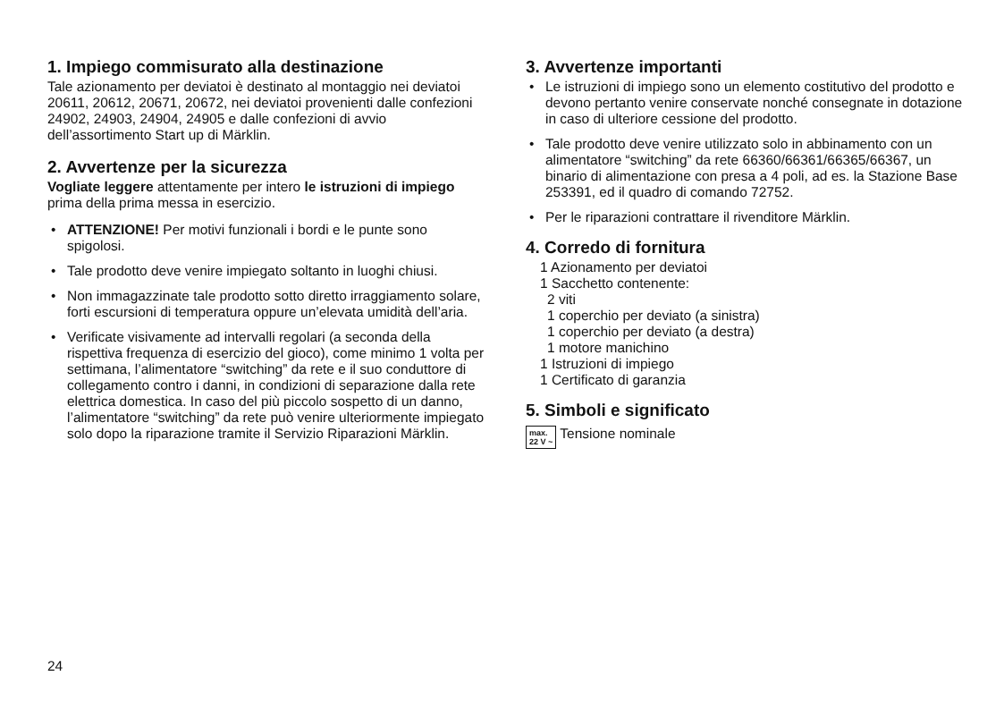1. Impiego commisurato alla destinazione
Tale azionamento per deviatoi è destinato al montaggio nei deviatoi 20611, 20612, 20671, 20672, nei deviatoi provenienti dalle confezioni 24902, 24903, 24904, 24905 e dalle confezioni di avvio dell’assortimento Start up di Märklin.
2. Avvertenze per la sicurezza
Vogliate leggere attentamente per intero le istruzioni di impiego prima della prima messa in esercizio.
• ATTENZIONE! Per motivi funzionali i bordi e le punte sono spigolosi.
• Tale prodotto deve venire impiegato soltanto in luoghi chiusi.
• Non immagazzinate tale prodotto sotto diretto irraggia­mento solare, forti escursioni di temperatura oppure un’elevata umidità dell’aria.
• Verificate visivamente ad intervalli regolari (a seconda della rispettiva frequenza di esercizio del gioco), come minimo 1 volta per settimana, l’alimentatore “switching” da rete e il suo conduttore di collegamento contro i danni, in condizioni di separazione dalla rete elettrica domestica. In caso del più piccolo sospetto di un danno, l’alimentatore “switching” da rete può venire ulteriormen­te impiegato solo dopo la riparazione tramite il Servizio Riparazioni Märklin.
3. Avvertenze importanti
• Le istruzioni di impiego sono un elemento costitutivo del prodotto e devono pertanto venire conservate nonché consegnate in dotazione in caso di ulteriore cessione del prodotto.
• Tale prodotto deve venire utilizzato solo in abbi­namento con un alimentatore “switching” da rete 66360/66361/66365/66367, un binario di alimentazione con presa a 4 poli, ad es. la Stazione Base 253391, ed il quadro di comando 72752.
• Per le riparazioni contrattare il rivenditore Märklin.
4. Corredo di fornitura
1 Azionamento per deviatoi
1 Sacchetto contenente:
2 viti
1 coperchio per deviato (a sinistra)
1 coperchio per deviato (a destra)
1 motore manichino
1 Istruzioni di impiego
1 Certificato di garanzia
5. Simboli e significato
max.
22 V ~
Tensione nominale
24